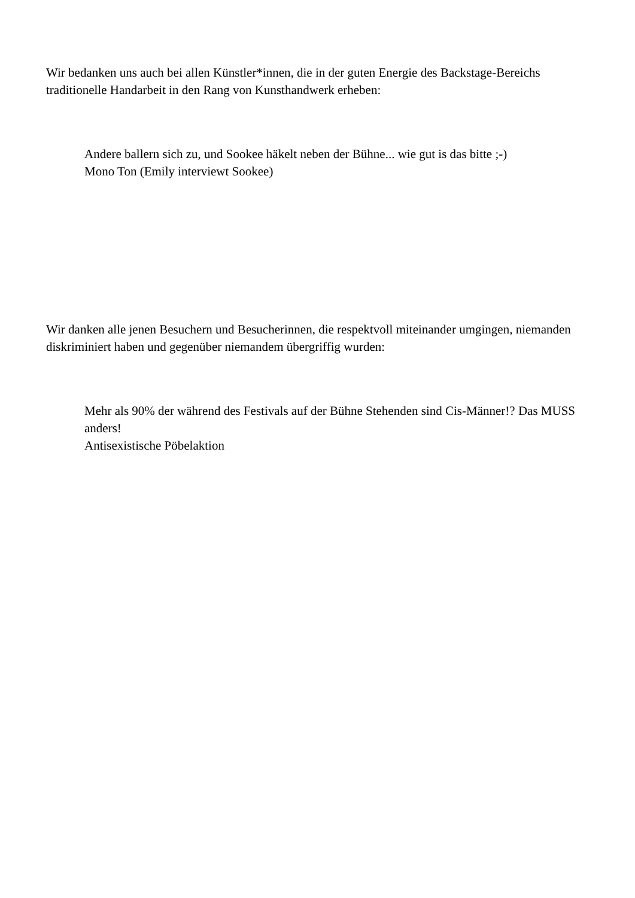Wir bedanken uns auch bei allen Künstler*innen, die in der guten Energie des Backstage-Bereichs traditionelle Handarbeit in den Rang von Kunsthandwerk erheben:
Andere ballern sich zu, und Sookee häkelt neben der Bühne... wie gut is das bitte ;-)
Mono Ton (Emily interviewt Sookee)
Wir danken alle jenen Besuchern und Besucherinnen, die respektvoll miteinander umgingen, niemanden diskriminiert haben und gegenüber niemandem übergriffig wurden:
Mehr als 90% der während des Festivals auf der Bühne Stehenden sind Cis-Männer!? Das MUSS anders!
Antisexistische Pöbelaktion